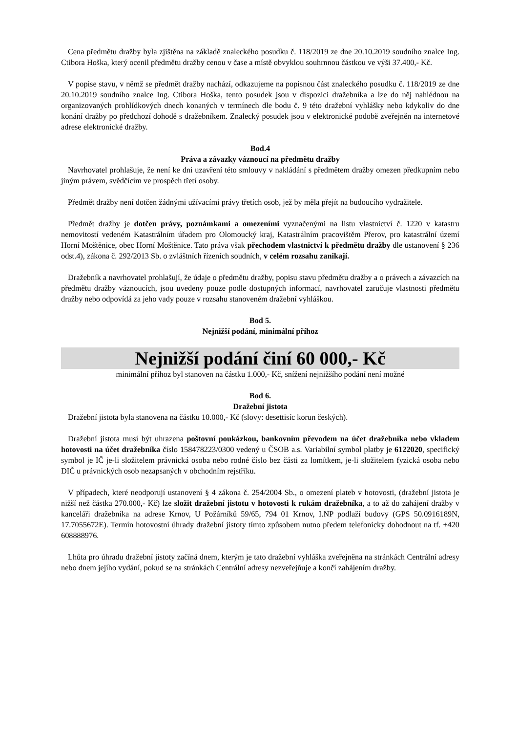Cena předmětu dražby byla zjištěna na základě znaleckého posudku č. 118/2019 ze dne 20.10.2019 soudního znalce Ing. Ctibora Hoška, který ocenil předmětu dražby cenou v čase a místě obvyklou souhrnnou částkou ve výši 37.400,- Kč.
V popise stavu, v němž se předmět dražby nachází, odkazujeme na popisnou část znaleckého posudku č. 118/2019 ze dne 20.10.2019 soudního znalce Ing. Ctibora Hoška, tento posudek jsou v dispozici dražebníka a lze do něj nahlédnou na organizovaných prohlídkových dnech konaných v termínech dle bodu č. 9 této dražební vyhlášky nebo kdykoliv do dne konání dražby po předchozí dohodě s dražebníkem. Znalecký posudek jsou v elektronické podobě zveřejněn na internetové adrese elektronické dražby.
Bod.4
Práva a závazky váznoucí na předmětu dražby
Navrhovatel prohlašuje, že není ke dni uzavření této smlouvy v nakládání s předmětem dražby omezen předkupním nebo jiným právem, svědčícím ve prospěch třetí osoby.
Předmět dražby není dotčen žádnými užívacími právy třetích osob, jež by měla přejít na budoucího vydražitele.
Předmět dražby je dotčen právy, poznámkami a omezeními vyznačenými na listu vlastnictví č. 1220 v katastru nemovitostí vedeném Katastrálním úřadem pro Olomoucký kraj, Katastrálním pracovištěm Přerov, pro katastrální území Horní Moštěnice, obec Horní Moštěnice. Tato práva však přechodem vlastnictví k předmětu dražby dle ustanovení § 236 odst.4), zákona č. 292/2013 Sb. o zvláštních řízeních soudních, v celém rozsahu zanikají.
Dražebník a navrhovatel prohlašují, že údaje o předmětu dražby, popisu stavu předmětu dražby a o právech a závazcích na předmětu dražby váznoucích, jsou uvedeny pouze podle dostupných informací, navrhovatel zaručuje vlastnosti předmětu dražby nebo odpovídá za jeho vady pouze v rozsahu stanoveném dražební vyhláškou.
Bod 5.
Nejnižší podání, minimální příhoz
Nejnižší podání činí 60 000,- Kč
minimální příhoz byl stanoven na částku 1.000,- Kč, snížení nejnižšího podání není možné
Bod 6.
Dražební jistota
Dražební jistota byla stanovena na částku 10.000,- Kč (slovy: desettisíc korun českých).
Dražební jistota musí být uhrazena poštovní poukázkou, bankovním převodem na účet dražebníka nebo vkladem hotovosti na účet dražebníka číslo 158478223/0300 vedený u ČSOB a.s. Variabilní symbol platby je 6122020, specifický symbol je IČ je-li složitelem právnická osoba nebo rodné číslo bez části za lomítkem, je-li složitelem fyzická osoba nebo DIČ u právnických osob nezapsaných v obchodním rejstříku.
V případech, které neodporují ustanovení § 4 zákona č. 254/2004 Sb., o omezení plateb v hotovosti, (dražební jistota je nižší než částka 270.000,- Kč) lze složit dražební jistotu v hotovosti k rukám dražebníka, a to až do zahájení dražby v kanceláři dražebníka na adrese Krnov, U Požárníků 59/65, 794 01 Krnov, I.NP podlaží budovy (GPS 50.0916189N, 17.7055672E). Termín hotovostní úhrady dražební jistoty tímto způsobem nutno předem telefonicky dohodnout na tf. +420 608888976.
Lhůta pro úhradu dražební jistoty začíná dnem, kterým je tato dražební vyhláška zveřejněna na stránkách Centrální adresy nebo dnem jejího vydání, pokud se na stránkách Centrální adresy nezveřejňuje a končí zahájením dražby.